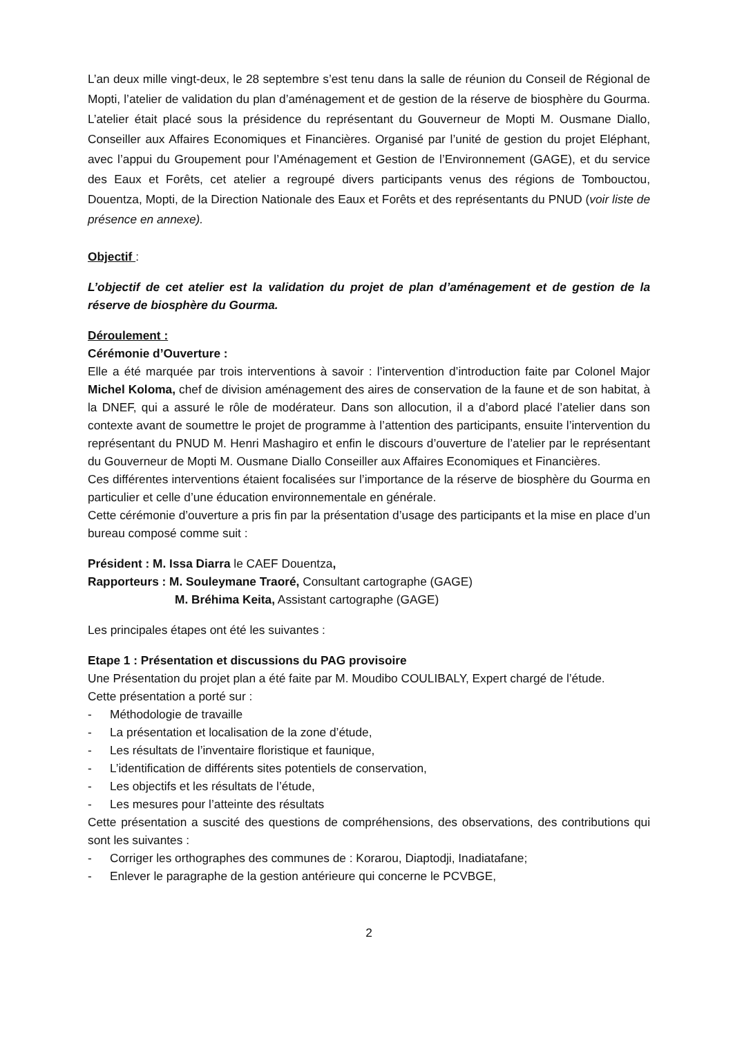L’an deux mille vingt-deux, le 28 septembre s’est tenu dans la salle de réunion du Conseil de Régional de Mopti, l’atelier de validation du plan d’aménagement et de gestion de la réserve de biosphère du Gourma. L’atelier était placé sous la présidence du représentant du Gouverneur de Mopti M. Ousmane Diallo, Conseiller aux Affaires Economiques et Financières. Organisé par l’unité de gestion du projet Eléphant, avec l’appui du Groupement pour l’Aménagement et Gestion de l’Environnement (GAGE), et du service des Eaux et Forêts, cet atelier a regroupé divers participants venus des régions de Tombouctou, Douentza, Mopti, de la Direction Nationale des Eaux et Forêts et des représentants du PNUD (voir liste de présence en annexe).
Objectif :
L’objectif de cet atelier est la validation du projet de plan d’aménagement et de gestion de la réserve de biosphère du Gourma.
Déroulement :
Cérémonie d’Ouverture :
Elle a été marquée par trois interventions à savoir : l’intervention d’introduction faite par Colonel Major Michel Koloma, chef de division aménagement des aires de conservation de la faune et de son habitat, à la DNEF, qui a assuré le rôle de modérateur. Dans son allocution, il a d’abord placé l’atelier dans son contexte avant de soumettre le projet de programme à l’attention des participants, ensuite l’intervention du représentant du PNUD M. Henri Mashagiro et enfin le discours d’ouverture de l’atelier par le représentant du Gouverneur de Mopti M. Ousmane Diallo Conseiller aux Affaires Economiques et Financières.
Ces différentes interventions étaient focalisées sur l’importance de la réserve de biosphère du Gourma en particulier et celle d’une éducation environnementale en générale.
Cette cérémonie d’ouverture a pris fin par la présentation d’usage des participants et la mise en place d’un bureau composé comme suit :
Président : M. Issa Diarra le CAEF Douentza,
Rapporteurs : M. Souleymane Traoré, Consultant cartographe (GAGE)
M. Bréhima Keita, Assistant cartographe (GAGE)
Les principales étapes ont été les suivantes :
Etape 1 : Présentation et discussions du PAG provisoire
Une Présentation du projet plan a été faite par M. Moudibo COULIBALY, Expert chargé de l’étude.
Cette présentation a porté sur :
- Méthodologie de travaille
- La présentation et localisation de la zone d’étude,
- Les résultats de l’inventaire floristique et faunique,
- L’identification de différents sites potentiels de conservation,
- Les objectifs et les résultats de l’étude,
- Les mesures pour l’atteinte des résultats
Cette présentation a suscité des questions de compréhensions, des observations, des contributions qui sont les suivantes :
- Corriger les orthographes des communes de : Korarou, Diaptodji, Inadiatafane;
- Enlever le paragraphe de la gestion antérieure qui concerne le PCVBGE,
2